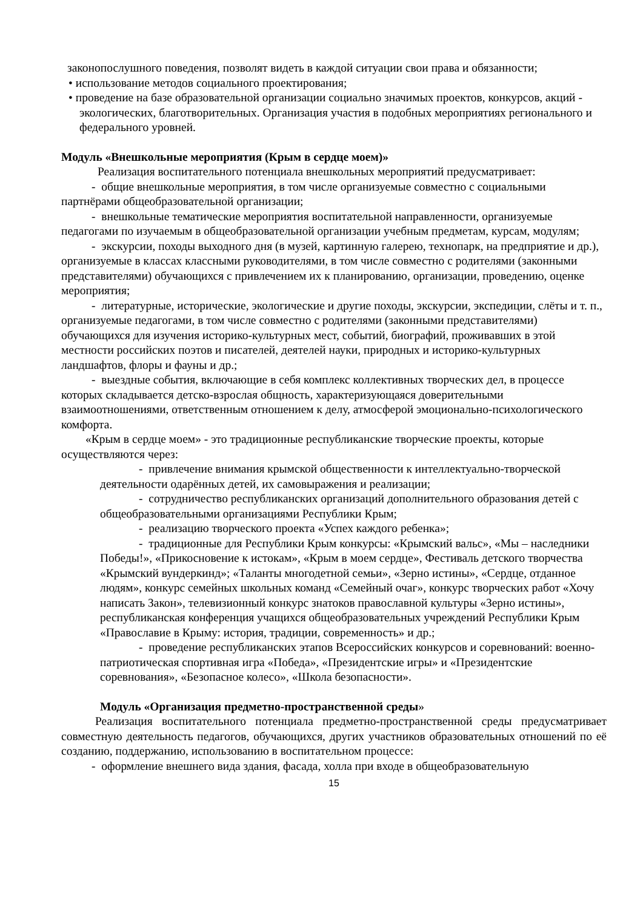законопослушного поведения, позволят видеть в каждой ситуации свои права и обязанности;
• использование методов социального проектирования;
• проведение на базе образовательной организации социально значимых проектов, конкурсов, акций - экологических, благотворительных. Организация участия в подобных мероприятиях регионального и федерального уровней.
Модуль «Внешкольные мероприятия (Крым в сердце моем)»
Реализация воспитательного потенциала внешкольных мероприятий предусматривает:
- общие внешкольные мероприятия, в том числе организуемые совместно с социальными партнёрами общеобразовательной организации;
- внешкольные тематические мероприятия воспитательной направленности, организуемые педагогами по изучаемым в общеобразовательной организации учебным предметам, курсам, модулям;
- экскурсии, походы выходного дня (в музей, картинную галерею, технопарк, на предприятие и др.), организуемые в классах классными руководителями, в том числе совместно с родителями (законными представителями) обучающихся с привлечением их к планированию, организации, проведению, оценке мероприятия;
- литературные, исторические, экологические и другие походы, экскурсии, экспедиции, слёты и т. п., организуемые педагогами, в том числе совместно с родителями (законными представителями) обучающихся для изучения историко-культурных мест, событий, биографий, проживавших в этой местности российских поэтов и писателей, деятелей науки, природных и историко-культурных ландшафтов, флоры и фауны и др.;
- выездные события, включающие в себя комплекс коллективных творческих дел, в процессе которых складывается детско-взрослая общность, характеризующаяся доверительными взаимоотношениями, ответственным отношением к делу, атмосферой эмоционально-психологического комфорта.
«Крым в сердце моем» - это традиционные республиканские творческие проекты, которые осуществляются через:
- привлечение внимания крымской общественности к интеллектуально-творческой деятельности одарённых детей, их самовыражения и реализации;
- сотрудничество республиканских организаций дополнительного образования детей с общеобразовательными организациями Республики Крым;
- реализацию творческого проекта «Успех каждого ребенка»;
- традиционные для Республики Крым конкурсы: «Крымский вальс», «Мы – наследники Победы!», «Прикосновение к истокам», «Крым в моем сердце», Фестиваль детского творчества «Крымский вундеркинд»; «Таланты многодетной семьи», «Зерно истины», «Сердце, отданное людям», конкурс семейных школьных команд «Семейный очаг», конкурс творческих работ «Хочу написать Закон», телевизионный конкурс знатоков православной культуры «Зерно истины», республиканская конференция учащихся общеобразовательных учреждений Республики Крым «Православие в Крыму: история, традиции, современность» и др.;
- проведение республиканских этапов Всероссийских конкурсов и соревнований: военно-патриотическая спортивная игра «Победа», «Президентские игры» и «Президентские соревнования», «Безопасное колесо», «Школа безопасности».
Модуль «Организация предметно-пространственной среды»
Реализация воспитательного потенциала предметно-пространственной среды предусматривает совместную деятельность педагогов, обучающихся, других участников образовательных отношений по её созданию, поддержанию, использованию в воспитательном процессе:
- оформление внешнего вида здания, фасада, холла при входе в общеобразовательную
15